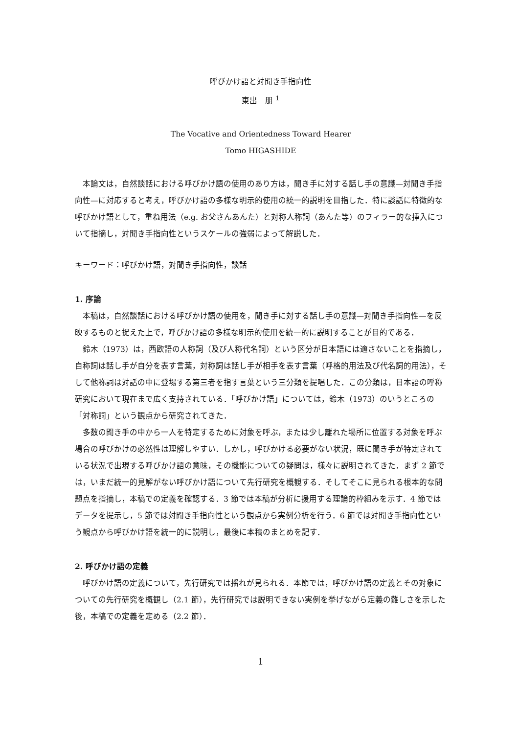呼びかけ語と対聞き手指向性
東出　朋 <sup>1</sup>
The Vocative and Orientedness Toward Hearer
Tomo HIGASHIDE
本論文は，自然談話における呼びかけ語の使用のあり方は，聞き手に対する話し手の意識—対聞き手指向性—に対応すると考え，呼びかけ語の多様な明示的使用の統一的説明を目指した．特に談話に特徴的な呼びかけ語として，重ね用法（e.g. お父さんあんた）と対称人称詞（あんた等）のフィラー的な挿入について指摘し，対聞き手指向性というスケールの強弱によって解説した．
キーワード：呼びかけ語，対聞き手指向性，談話
1. 序論
本稿は，自然談話における呼びかけ語の使用を，聞き手に対する話し手の意識—対聞き手指向性—を反映するものと捉えた上で，呼びかけ語の多様な明示的使用を統一的に説明することが目的である．
鈴木（1973）は，西欧語の人称詞（及び人称代名詞）という区分が日本語には適さないことを指摘し，自称詞は話し手が自分を表す言葉，対称詞は話し手が相手を表す言葉（呼格的用法及び代名詞的用法），そして他称詞は対話の中に登場する第三者を指す言葉という三分類を提唱した．この分類は，日本語の呼称研究において現在まで広く支持されている．「呼びかけ語」については，鈴木（1973）のいうところの「対称詞」という観点から研究されてきた．
多数の聞き手の中から一人を特定するために対象を呼ぶ，または少し離れた場所に位置する対象を呼ぶ場合の呼びかけの必然性は理解しやすい．しかし，呼びかける必要がない状況，既に聞き手が特定されている状況で出現する呼びかけ語の意味，その機能についての疑問は，様々に説明されてきた．まず 2 節では，いまだ統一的見解がない呼びかけ語について先行研究を概観する．そしてそこに見られる根本的な問題点を指摘し，本稿での定義を確認する．3 節では本稿が分析に援用する理論的枠組みを示す．4 節ではデータを提示し，5 節では対聞き手指向性という観点から実例分析を行う．6 節では対聞き手指向性という観点から呼びかけ語を統一的に説明し，最後に本稿のまとめを記す．
2. 呼びかけ語の定義
呼びかけ語の定義について，先行研究では揺れが見られる．本節では，呼びかけ語の定義とその対象についての先行研究を概観し（2.1 節），先行研究では説明できない実例を挙げながら定義の難しさを示した後，本稿での定義を定める（2.2 節）．
1